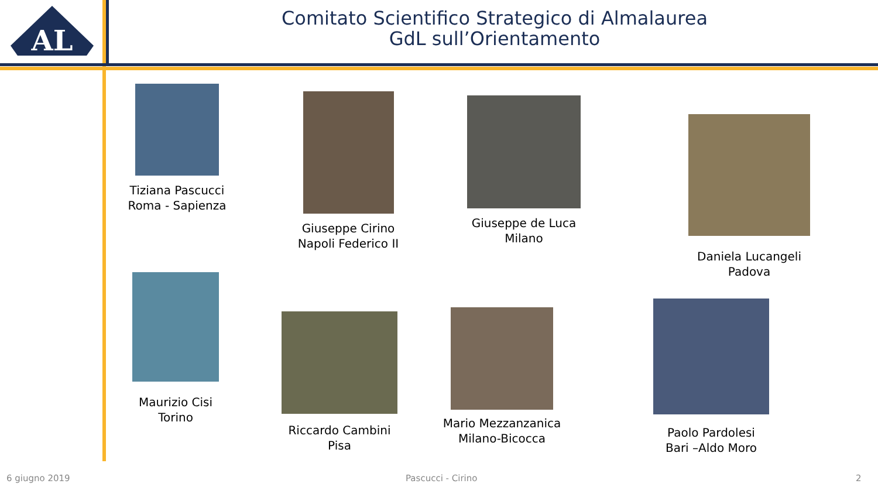AL
Comitato Scientifico Strategico di Almalaurea
GdL sull’Orientamento
Tiziana Pascucci
Roma - Sapienza
Giuseppe Cirino
Napoli Federico II
Giuseppe de Luca
Milano
Daniela Lucangeli
Padova
Maurizio Cisi
Torino
Riccardo Cambini
Pisa
Mario Mezzanzanica
Milano-Bicocca
Paolo Pardolesi
Bari –Aldo Moro
6 giugno 2019 Pascucci - Cirino 2